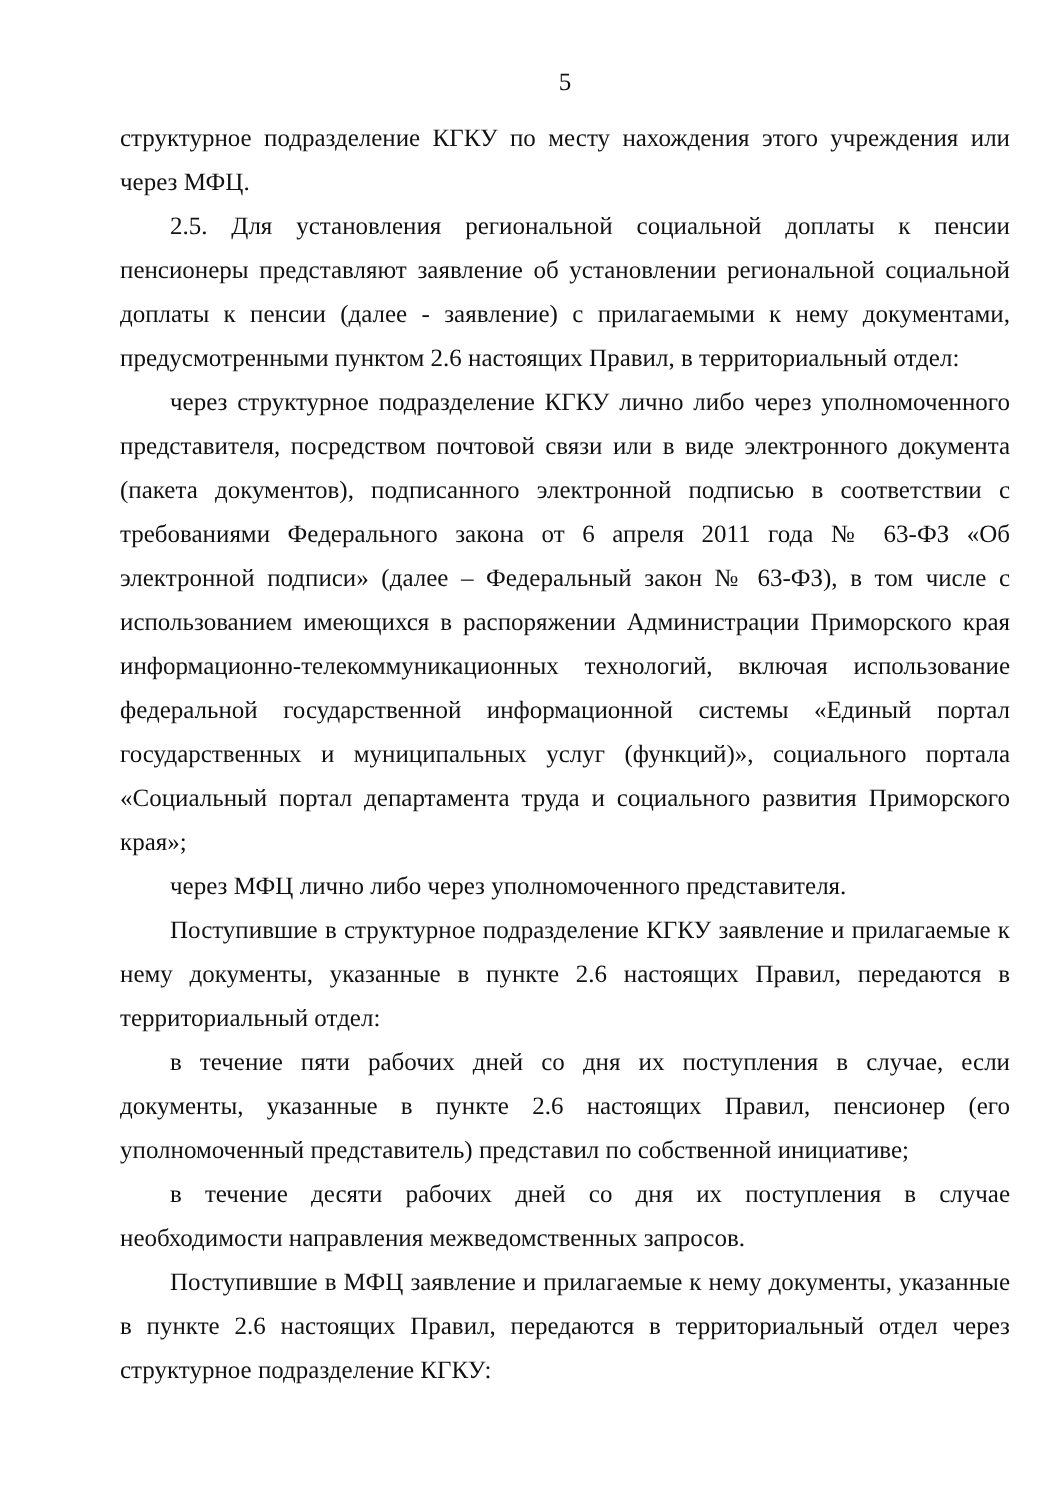5
структурное подразделение КГКУ по месту нахождения этого учреждения или через МФЦ.
2.5. Для установления региональной социальной доплаты к пенсии пенсионеры представляют заявление об установлении региональной социальной доплаты к пенсии (далее - заявление) с прилагаемыми к нему документами, предусмотренными пунктом 2.6 настоящих Правил, в территориальный отдел:
через структурное подразделение КГКУ лично либо через уполномоченного представителя, посредством почтовой связи или в виде электронного документа (пакета документов), подписанного электронной подписью в соответствии с требованиями Федерального закона от 6 апреля 2011 года № 63-ФЗ «Об электронной подписи» (далее – Федеральный закон № 63-ФЗ), в том числе с использованием имеющихся в распоряжении Администрации Приморского края информационно-телекоммуникационных технологий, включая использование федеральной государственной информационной системы «Единый портал государственных и муниципальных услуг (функций)», социального портала «Социальный портал департамента труда и социального развития Приморского края»;
через МФЦ лично либо через уполномоченного представителя.
Поступившие в структурное подразделение КГКУ заявление и прилагаемые к нему документы, указанные в пункте 2.6 настоящих Правил, передаются в территориальный отдел:
в течение пяти рабочих дней со дня их поступления в случае, если документы, указанные в пункте 2.6 настоящих Правил, пенсионер (его уполномоченный представитель) представил по собственной инициативе;
в течение десяти рабочих дней со дня их поступления в случае необходимости направления межведомственных запросов.
Поступившие в МФЦ заявление и прилагаемые к нему документы, указанные в пункте 2.6 настоящих Правил, передаются в территориальный отдел через структурное подразделение КГКУ: